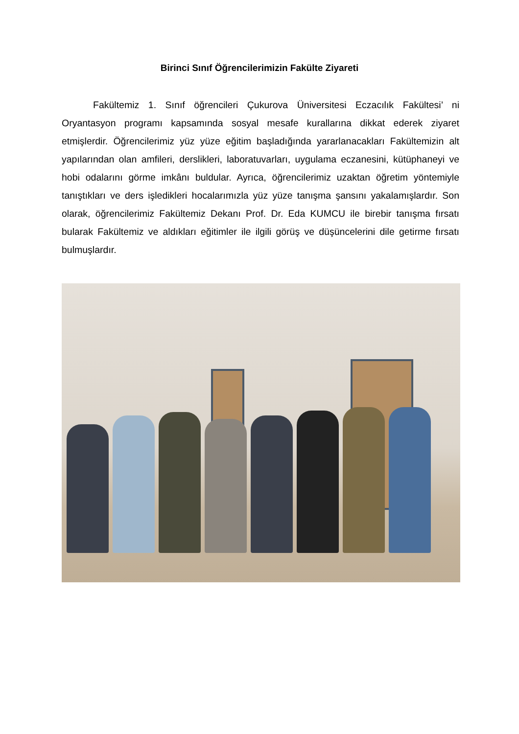Birinci Sınıf Öğrencilerimizin Fakülte Ziyareti
Fakültemiz 1. Sınıf öğrencileri Çukurova Üniversitesi Eczacılık Fakültesi’ ni Oryantasyon programı kapsamında sosyal mesafe kurallarına dikkat ederek ziyaret etmişlerdir. Öğrencilerimiz yüz yüze eğitim başladığında yararlanacakları Fakültemizin alt yapılarından olan amfileri, derslikleri, laboratuvarları, uygulama eczanesini, kütüphaneyi ve hobi odalarını görme imkânı buldular. Ayrıca, öğrencilerimiz uzaktan öğretim yöntemiyle tanıştıkları ve ders işledikleri hocalarımızla yüz yüze tanışma şansını yakalamışlardır. Son olarak, öğrencilerimiz Fakültemiz Dekanı Prof. Dr. Eda KUMCU ile birebir tanışma fırsatı bularak Fakültemiz ve aldıkları eğitimler ile ilgili görüş ve düşüncelerini dile getirme fırsatı bulmuşlardır.